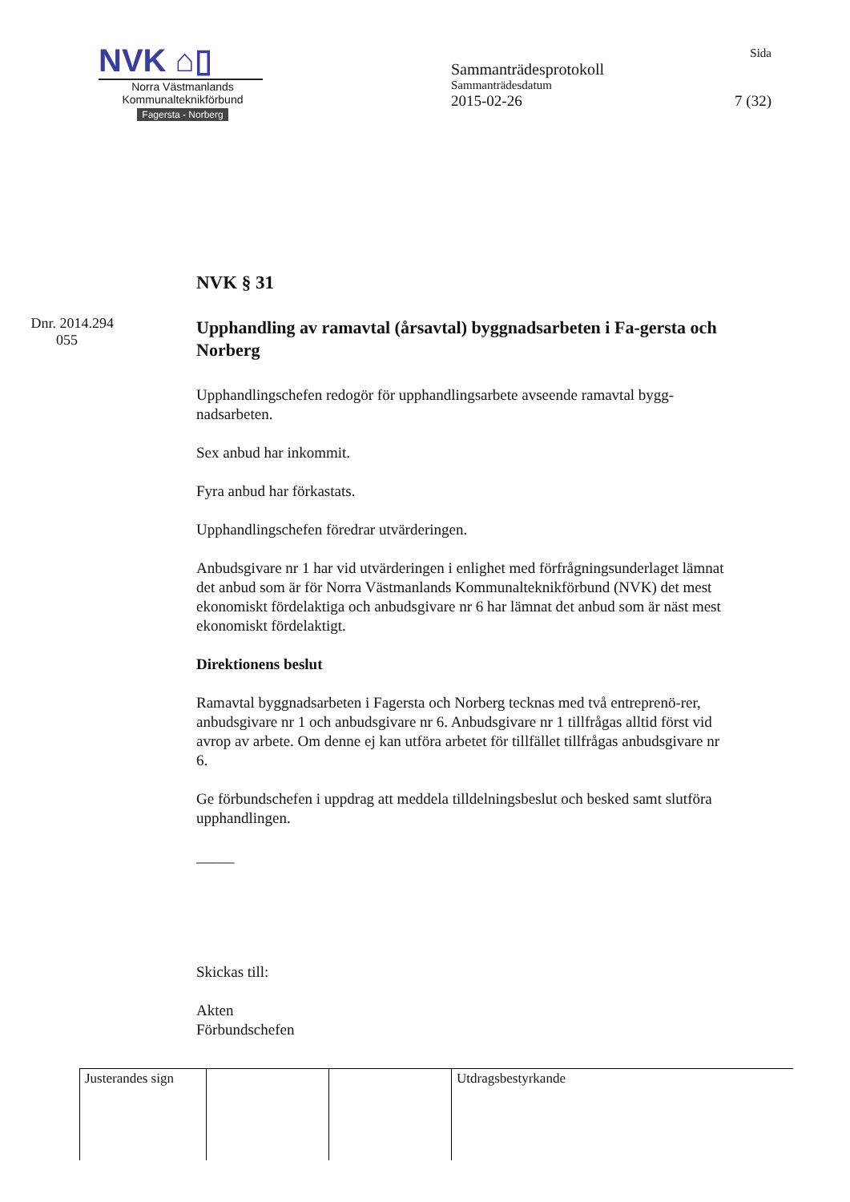NVK ⌂▯
Norra Västmanlands
Kommunalteknikförbund
Fagersta - Norberg
Sida
Sammanträdesprotokoll
Sammanträdesdatum
2015-02-26 7 (32)
Dnr. 2014.294
055
NVK § 31
Upphandling av ramavtal (årsavtal) byggnadsarbeten i Fa-gersta och Norberg
Upphandlingschefen redogör för upphandlingsarbete avseende ramavtal bygg-nadsarbeten.
Sex anbud har inkommit.
Fyra anbud har förkastats.
Upphandlingschefen föredrar utvärderingen.
Anbudsgivare nr 1 har vid utvärderingen i enlighet med förfrågningsunderlaget lämnat det anbud som är för Norra Västmanlands Kommunalteknikförbund (NVK) det mest ekonomiskt fördelaktiga och anbudsgivare nr 6 har lämnat det anbud som är näst mest ekonomiskt fördelaktigt.
Direktionens beslut
Ramavtal byggnadsarbeten i Fagersta och Norberg tecknas med två entreprenö-rer, anbudsgivare nr 1 och anbudsgivare nr 6. Anbudsgivare nr 1 tillfrågas alltid först vid avrop av arbete. Om denne ej kan utföra arbetet för tillfället tillfrågas anbudsgivare nr 6.
Ge förbundschefen i uppdrag att meddela tilldelningsbeslut och besked samt slutföra upphandlingen.
_____
Skickas till:
Akten
Förbundschefen
| Justerandes sign | | | Utdragsbestyrkande |